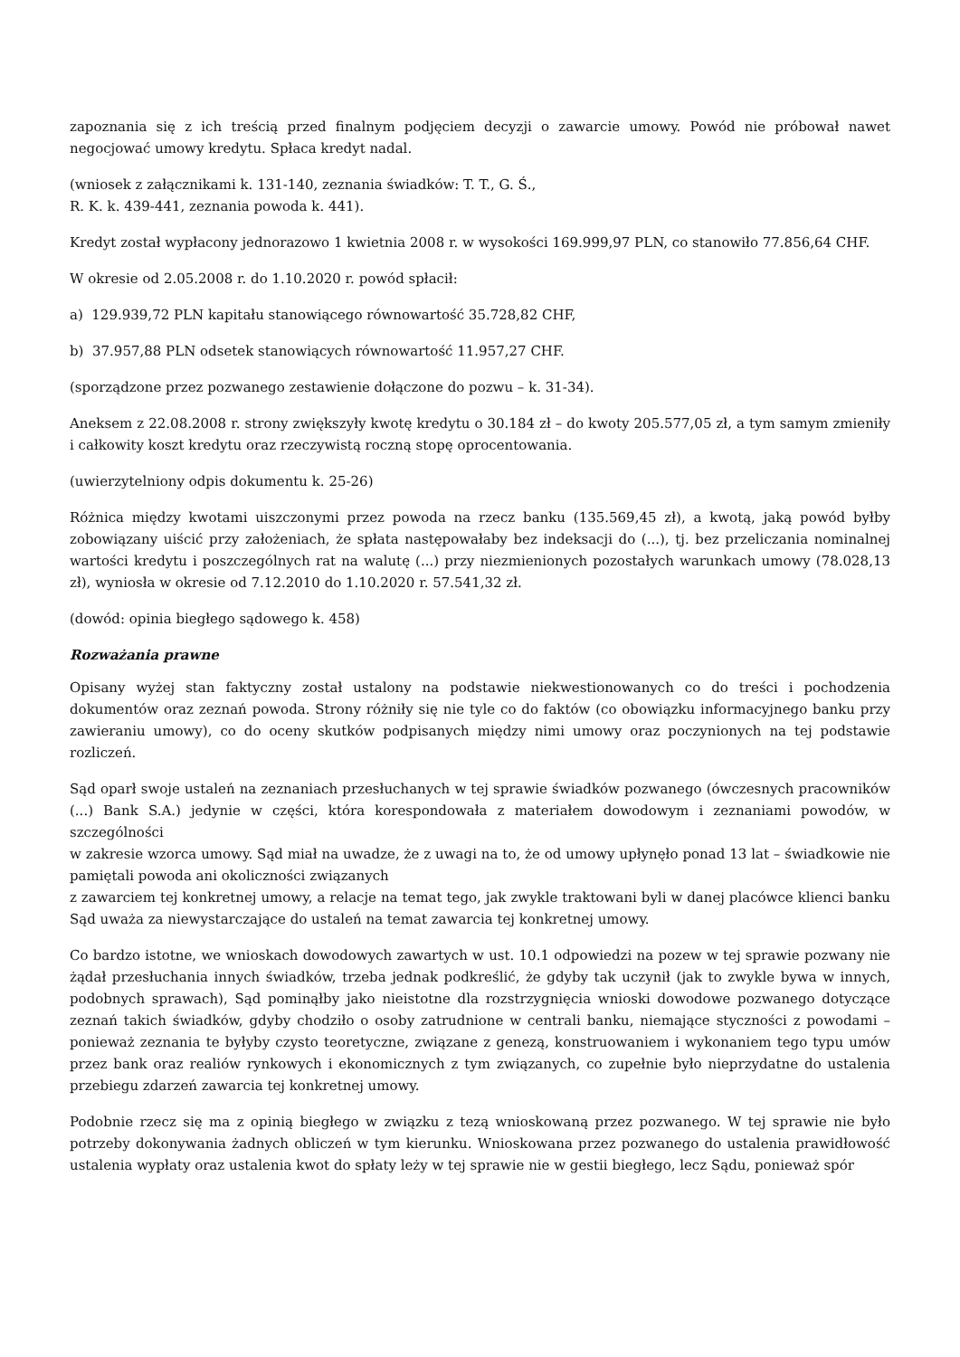zapoznania się z ich treścią przed finalnym podjęciem decyzji o zawarcie umowy. Powód nie próbował nawet negocjować umowy kredytu. Spłaca kredyt nadal.
(wniosek z załącznikami k. 131-140, zeznania świadków: T. T., G. Ś.,
R. K. k. 439-441, zeznania powoda k. 441).
Kredyt został wypłacony jednorazowo 1 kwietnia 2008 r. w wysokości 169.999,97 PLN, co stanowiło 77.856,64 CHF.
W okresie od 2.05.2008 r. do 1.10.2020 r. powód spłacił:
a) 129.939,72 PLN kapitału stanowiącego równowartość 35.728,82 CHF,
b) 37.957,88 PLN odsetek stanowiących równowartość 11.957,27 CHF.
(sporządzone przez pozwanego zestawienie dołączone do pozwu – k. 31-34).
Aneksem z 22.08.2008 r. strony zwiększyły kwotę kredytu o 30.184 zł – do kwoty 205.577,05 zł, a tym samym zmieniły i całkowity koszt kredytu oraz rzeczywistą roczną stopę oprocentowania.
(uwierzytelniony odpis dokumentu k. 25-26)
Różnica między kwotami uiszczonymi przez powoda na rzecz banku (135.569,45 zł), a kwotą, jaką powód byłby zobowiązany uiścić przy założeniach, że spłata następowałaby bez indeksacji do (...), tj. bez przeliczania nominalnej wartości kredytu i poszczególnych rat na walutę (...) przy niezmienionych pozostałych warunkach umowy (78.028,13 zł), wyniosła w okresie od 7.12.2010 do 1.10.2020 r. 57.541,32 zł.
(dowód: opinia biegłego sądowego k. 458)
Rozważania prawne
Opisany wyżej stan faktyczny został ustalony na podstawie niekwestionowanych co do treści i pochodzenia dokumentów oraz zeznań powoda. Strony różniły się nie tyle co do faktów (co obowiązku informacyjnego banku przy zawieraniu umowy), co do oceny skutków podpisanych między nimi umowy oraz poczynionych na tej podstawie rozliczeń.
Sąd oparł swoje ustaleń na zeznaniach przesłuchanych w tej sprawie świadków pozwanego (ówczesnych pracowników (...) Bank S.A.) jedynie w części, która korespondowała z materiałem dowodowym i zeznaniami powodów, w szczególności
w zakresie wzorca umowy. Sąd miał na uwadze, że z uwagi na to, że od umowy upłynęło ponad 13 lat – świadkowie nie pamiętali powoda ani okoliczności związanych
z zawarciem tej konkretnej umowy, a relacje na temat tego, jak zwykle traktowani byli w danej placówce klienci banku Sąd uważa za niewystarczające do ustaleń na temat zawarcia tej konkretnej umowy.
Co bardzo istotne, we wnioskach dowodowych zawartych w ust. 10.1 odpowiedzi na pozew w tej sprawie pozwany nie żądał przesłuchania innych świadków, trzeba jednak podkreślić, że gdyby tak uczynił (jak to zwykle bywa w innych, podobnych sprawach), Sąd pominąłby jako nieistotne dla rozstrzygnięcia wnioski dowodowe pozwanego dotyczące zeznań takich świadków, gdyby chodziło o osoby zatrudnione w centrali banku, niemające styczności z powodami – ponieważ zeznania te byłyby czysto teoretyczne, związane z genezą, konstruowaniem i wykonaniem tego typu umów przez bank oraz realiów rynkowych i ekonomicznych z tym związanych, co zupełnie było nieprzydatne do ustalenia przebiegu zdarzeń zawarcia tej konkretnej umowy.
Podobnie rzecz się ma z opinią biegłego w związku z tezą wnioskowaną przez pozwanego. W tej sprawie nie było potrzeby dokonywania żadnych obliczeń w tym kierunku. Wnioskowana przez pozwanego do ustalenia prawidłowość ustalenia wypłaty oraz ustalenia kwot do spłaty leży w tej sprawie nie w gestii biegłego, lecz Sądu, ponieważ spór